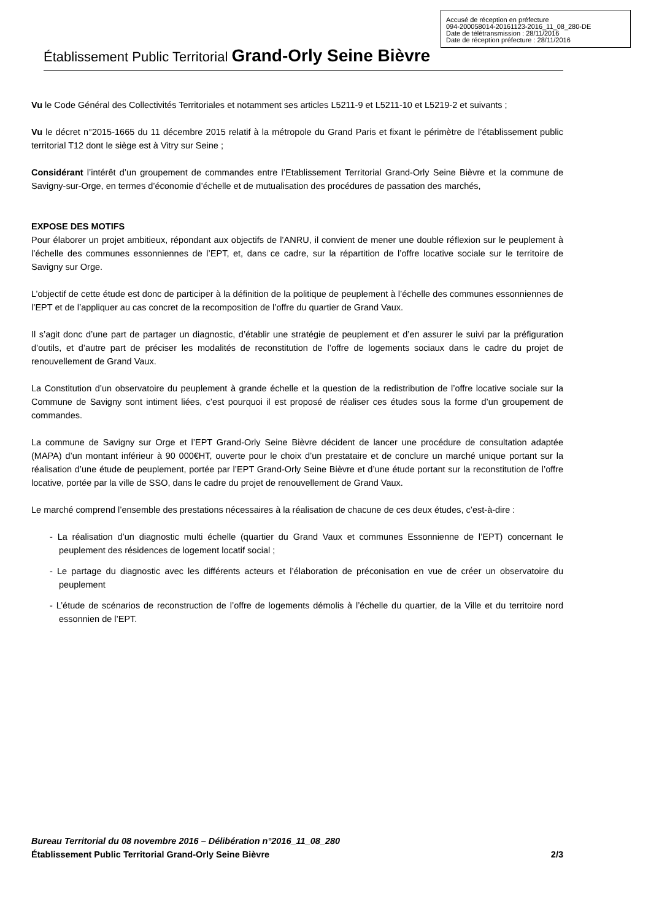Accusé de réception en préfecture
094-200058014-20161123-2016_11_08_280-DE
Date de télétransmission : 28/11/2016
Date de réception préfecture : 28/11/2016
Établissement Public Territorial Grand-Orly Seine Bièvre
Vu le Code Général des Collectivités Territoriales et notamment ses articles L5211-9 et L5211-10 et L5219-2 et suivants ;
Vu le décret n°2015-1665 du 11 décembre 2015 relatif à la métropole du Grand Paris et fixant le périmètre de l’établissement public territorial T12 dont le siège est à Vitry sur Seine ;
Considérant l’intérêt d’un groupement de commandes entre l’Etablissement Territorial Grand-Orly Seine Bièvre et la commune de Savigny-sur-Orge, en termes d’économie d’échelle et de mutualisation des procédures de passation des marchés,
EXPOSE DES MOTIFS
Pour élaborer un projet ambitieux, répondant aux objectifs de l’ANRU, il convient de mener une double réflexion sur le peuplement à l’échelle des communes essonniennes de l’EPT, et, dans ce cadre, sur la répartition de l’offre locative sociale sur le territoire de Savigny sur Orge.
L’objectif de cette étude est donc de participer à la définition de la politique de peuplement à l’échelle des communes essonniennes de l’EPT et de l’appliquer au cas concret de la recomposition de l’offre du quartier de Grand Vaux.
Il s’agit donc d’une part de partager un diagnostic, d’établir une stratégie de peuplement et d’en assurer le suivi par la préfiguration d’outils, et d’autre part de préciser les modalités de reconstitution de l’offre de logements sociaux dans le cadre du projet de renouvellement de Grand Vaux.
La Constitution d’un observatoire du peuplement à grande échelle et la question de la redistribution de l’offre locative sociale sur la Commune de Savigny sont intiment liées, c’est pourquoi il est proposé de réaliser ces études sous la forme d’un groupement de commandes.
La commune de Savigny sur Orge et l’EPT Grand-Orly Seine Bièvre décident de lancer une procédure de consultation adaptée (MAPA) d’un montant inférieur à 90 000€HT, ouverte pour le choix d’un prestataire et de conclure un marché unique portant sur la réalisation d’une étude de peuplement, portée par l’EPT Grand-Orly Seine Bièvre et d’une étude portant sur la reconstitution de l’offre locative, portée par la ville de SSO, dans le cadre du projet de renouvellement de Grand Vaux.
Le marché comprend l’ensemble des prestations nécessaires à la réalisation de chacune de ces deux études, c’est-à-dire :
- La réalisation d’un diagnostic multi échelle (quartier du Grand Vaux et communes Essonnienne de l’EPT) concernant le peuplement des résidences de logement locatif social ;
- Le partage du diagnostic avec les différents acteurs et l’élaboration de préconisation en vue de créer un observatoire du peuplement
- L’étude de scénarios de reconstruction de l’offre de logements démolis à l’échelle du quartier, de la Ville et du territoire nord essonnien de l’EPT.
Bureau Territorial du 08 novembre 2016 – Délibération n°2016_11_08_280
Établissement Public Territorial Grand-Orly Seine Bièvre 2/3